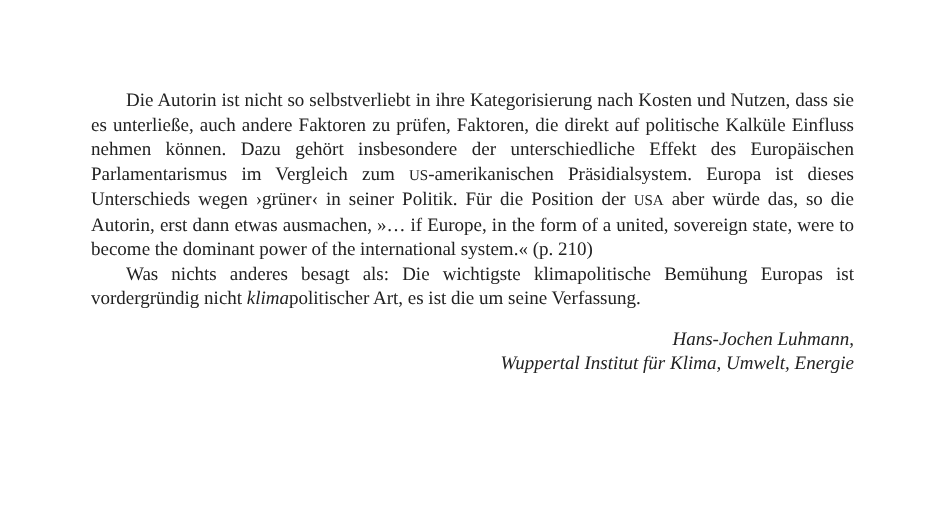Die Autorin ist nicht so selbstverliebt in ihre Kategorisierung nach Kosten und Nutzen, dass sie es unterließe, auch andere Faktoren zu prüfen, Faktoren, die direkt auf politische Kalküle Einfluss nehmen können. Dazu gehört insbesondere der unterschiedliche Effekt des Europäischen Parlamentarismus im Vergleich zum US-amerikanischen Präsidialsystem. Europa ist dieses Unterschieds wegen ›grüner‹ in seiner Politik. Für die Position der USA aber würde das, so die Autorin, erst dann etwas ausmachen, »… if Europe, in the form of a united, sovereign state, were to become the dominant power of the international system.« (p. 210)
Was nichts anderes besagt als: Die wichtigste klimapolitische Bemühung Europas ist vordergründig nicht klimapolitischer Art, es ist die um seine Verfassung.
Hans-Jochen Luhmann,
Wuppertal Institut für Klima, Umwelt, Energie